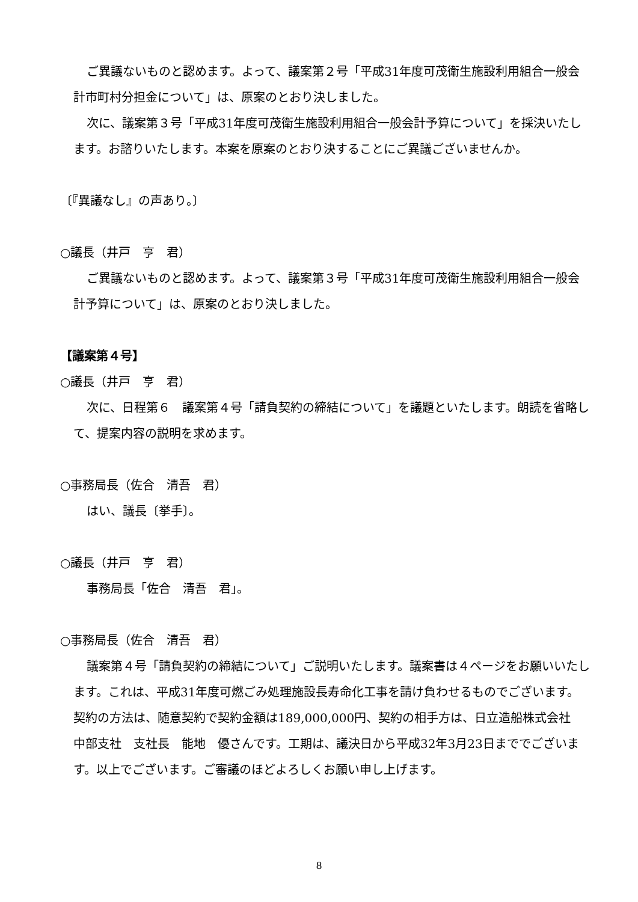ご異議ないものと認めます。よって、議案第２号「平成31年度可茂衛生施設利用組合一般会計市町村分担金について」は、原案のとおり決しました。
次に、議案第３号「平成31年度可茂衛生施設利用組合一般会計予算について」を採決いたします。お諮りいたします。本案を原案のとおり決することにご異議ございませんか。
〔『異議なし』の声あり。〕
○議長（井戸　亨　君）
ご異議ないものと認めます。よって、議案第３号「平成31年度可茂衛生施設利用組合一般会計予算について」は、原案のとおり決しました。
【議案第４号】
○議長（井戸　亨　君）
次に、日程第６　議案第４号「請負契約の締結について」を議題といたします。朗読を省略して、提案内容の説明を求めます。
○事務局長（佐合　清吾　君）
はい、議長〔挙手〕。
○議長（井戸　亨　君）
事務局長「佐合　清吾　君」。
○事務局長（佐合　清吾　君）
議案第４号「請負契約の締結について」ご説明いたします。議案書は４ページをお願いいたします。これは、平成31年度可燃ごみ処理施設長寿命化工事を請け負わせるものでございます。契約の方法は、随意契約で契約金額は189,000,000円、契約の相手方は、日立造船株式会社　中部支社　支社長　能地　優さんです。工期は、議決日から平成32年3月23日まででございます。以上でございます。ご審議のほどよろしくお願い申し上げます。
8